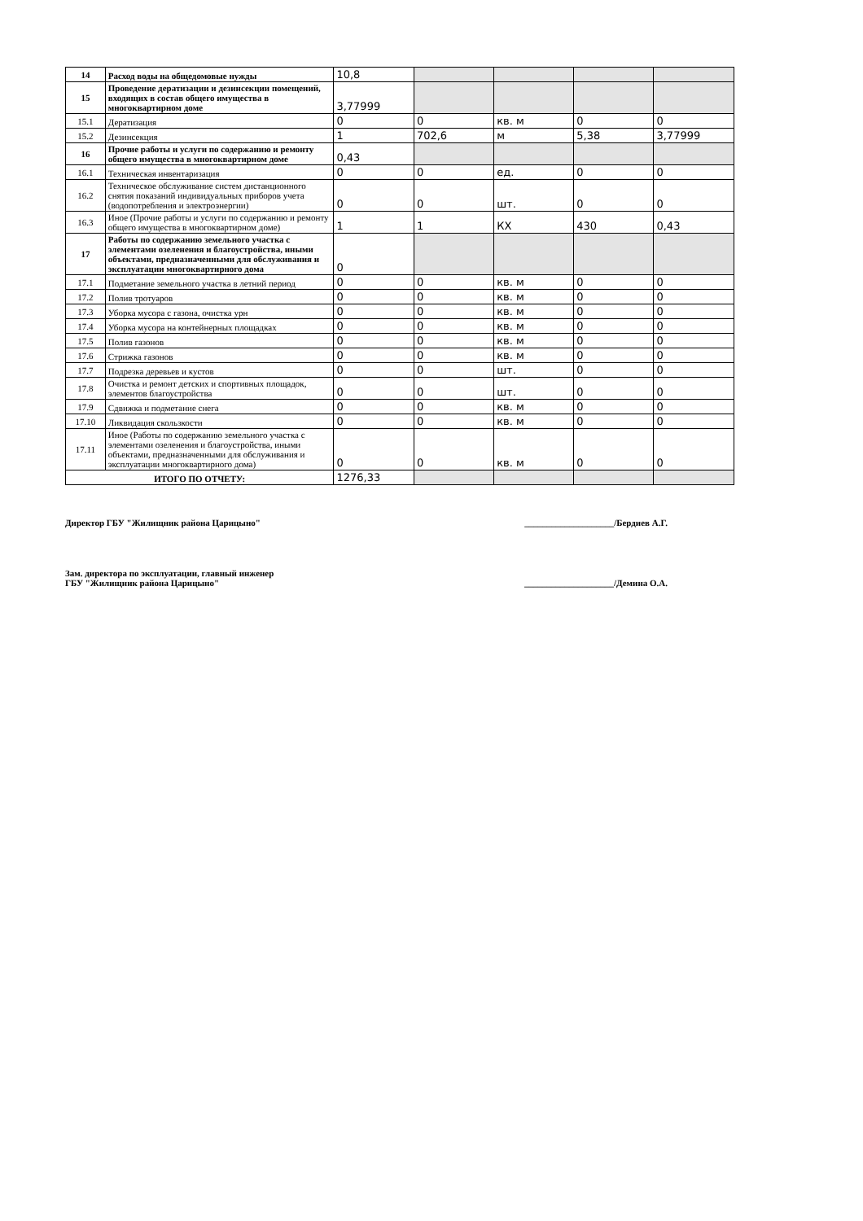| 14 | Расход воды на общедомовые нужды | 10,8 | | | | |
| 15 | Проведение дератизации и дезинсекции помещений, входящих в состав общего имущества в многоквартирном доме | 3,77999 | | | | |
| 15.1 | Дератизация | 0 | 0 | кв. м | 0 | 0 |
| 15.2 | Дезинсекция | 1 | 702,6 | м | 5,38 | 3,77999 |
| 16 | Прочие работы и услуги по содержанию и ремонту общего имущества в многоквартирном доме | 0,43 | | | | |
| 16.1 | Техническая инвентаризация | 0 | 0 | ед. | 0 | 0 |
| 16.2 | Техническое обслуживание систем дистанционного снятия показаний индивидуальных приборов учета (водопотребления и электроэнергии) | 0 | 0 | шт. | 0 | 0 |
| 16.3 | Иное (Прочие работы и услуги по содержанию и ремонту общего имущества в многоквартирном доме) | 1 | 1 | КХ | 430 | 0,43 |
| 17 | Работы по содержанию земельного участка с элементами озеленения и благоустройства, иными объектами, предназначенными для обслуживания и эксплуатации многоквартирного дома | 0 | | | | |
| 17.1 | Подметание земельного участка в летний период | 0 | 0 | кв. м | 0 | 0 |
| 17.2 | Полив тротуаров | 0 | 0 | кв. м | 0 | 0 |
| 17.3 | Уборка мусора с газона, очистка урн | 0 | 0 | кв. м | 0 | 0 |
| 17.4 | Уборка мусора на контейнерных площадках | 0 | 0 | кв. м | 0 | 0 |
| 17.5 | Полив газонов | 0 | 0 | кв. м | 0 | 0 |
| 17.6 | Стрижка газонов | 0 | 0 | кв. м | 0 | 0 |
| 17.7 | Подрезка деревьев и кустов | 0 | 0 | шт. | 0 | 0 |
| 17.8 | Очистка и ремонт детских и спортивных площадок, элементов благоустройства | 0 | 0 | шт. | 0 | 0 |
| 17.9 | Сдвижка и подметание снега | 0 | 0 | кв. м | 0 | 0 |
| 17.10 | Ликвидация скользкости | 0 | 0 | кв. м | 0 | 0 |
| 17.11 | Иное (Работы по содержанию земельного участка с элементами озеленения и благоустройства, иными объектами, предназначенными для обслуживания и эксплуатации многоквартирного дома) | 0 | 0 | кв. м | 0 | 0 |
| ИТОГО ПО ОТЧЕТУ: | | 1276,33 | | | | |
Директор ГБУ "Жилищник района Царицыно" ____________________/Бердиев А.Г.
Зам. директора по эксплуатации, главный инженер
ГБУ "Жилищник района Царицыно" ____________________/Демина О.А.